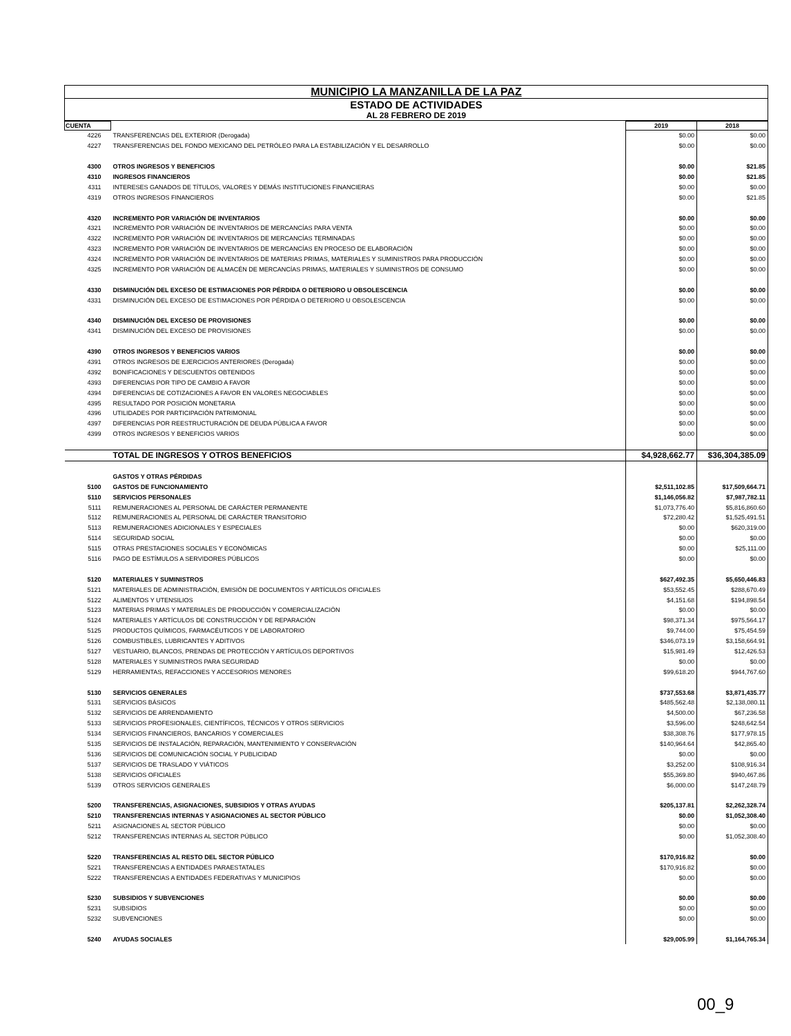MUNICIPIO LA MANZANILLA DE LA PAZ
ESTADO DE ACTIVIDADES
AL 28 FEBRERO DE 2019
| CUENTA | | 2019 | 2018 |
| --- | --- | --- | --- |
| 4226 | TRANSFERENCIAS DEL EXTERIOR (Derogada) | $0.00 | $0.00 |
| 4227 | TRANSFERENCIAS DEL FONDO MEXICANO DEL PETRÓLEO PARA LA ESTABILIZACIÓN Y EL DESARROLLO | $0.00 | $0.00 |
| 4300 | OTROS INGRESOS Y BENEFICIOS | $0.00 | $21.85 |
| 4310 | INGRESOS FINANCIEROS | $0.00 | $21.85 |
| 4311 | INTERESES GANADOS DE TÍTULOS, VALORES Y DEMÁS INSTITUCIONES FINANCIERAS | $0.00 | $0.00 |
| 4319 | OTROS INGRESOS FINANCIEROS | $0.00 | $21.85 |
| 4320 | INCREMENTO POR VARIACIÓN DE INVENTARIOS | $0.00 | $0.00 |
| 4321 | INCREMENTO POR VARIACIÓN DE INVENTARIOS DE MERCANCÍAS PARA VENTA | $0.00 | $0.00 |
| 4322 | INCREMENTO POR VARIACIÓN DE INVENTARIOS DE MERCANCÍAS TERMINADAS | $0.00 | $0.00 |
| 4323 | INCREMENTO POR VARIACIÓN DE INVENTARIOS DE MERCANCÍAS EN PROCESO DE ELABORACIÓN | $0.00 | $0.00 |
| 4324 | INCREMENTO POR VARIACIÓN DE INVENTARIOS DE MATERIAS PRIMAS, MATERIALES Y SUMINISTROS PARA PRODUCCIÓN | $0.00 | $0.00 |
| 4325 | INCREMENTO POR VARIACIÓN DE ALMACÉN DE MERCANCÍAS PRIMAS, MATERIALES Y SUMINISTROS DE CONSUMO | $0.00 | $0.00 |
| 4330 | DISMINUCIÓN DEL EXCESO DE ESTIMACIONES POR PÉRDIDA O DETERIORO U OBSOLESCENCIA | $0.00 | $0.00 |
| 4331 | DISMINUCIÓN DEL EXCESO DE ESTIMACIONES POR PÉRDIDA O DETERIORO U OBSOLESCENCIA | $0.00 | $0.00 |
| 4340 | DISMINUCIÓN DEL EXCESO DE PROVISIONES | $0.00 | $0.00 |
| 4341 | DISMINUCIÓN DEL EXCESO DE PROVISIONES | $0.00 | $0.00 |
| 4390 | OTROS INGRESOS Y BENEFICIOS VARIOS | $0.00 | $0.00 |
| 4391 | OTROS INGRESOS DE EJERCICIOS ANTERIORES (Derogada) | $0.00 | $0.00 |
| 4392 | BONIFICACIONES Y DESCUENTOS OBTENIDOS | $0.00 | $0.00 |
| 4393 | DIFERENCIAS POR TIPO DE CAMBIO A FAVOR | $0.00 | $0.00 |
| 4394 | DIFERENCIAS DE COTIZACIONES A FAVOR EN VALORES NEGOCIABLES | $0.00 | $0.00 |
| 4395 | RESULTADO POR POSICIÓN MONETARIA | $0.00 | $0.00 |
| 4396 | UTILIDADES POR PARTICIPACIÓN PATRIMONIAL | $0.00 | $0.00 |
| 4397 | DIFERENCIAS POR REESTRUCTURACIÓN DE DEUDA PÚBLICA A FAVOR | $0.00 | $0.00 |
| 4399 | OTROS INGRESOS Y BENEFICIOS VARIOS | $0.00 | $0.00 |
| | TOTAL DE INGRESOS Y OTROS BENEFICIOS | $4,928,662.77 | $36,304,385.09 |
| | GASTOS Y OTRAS PÉRDIDAS | | |
| 5100 | GASTOS DE FUNCIONAMIENTO | $2,511,102.85 | $17,509,664.71 |
| 5110 | SERVICIOS PERSONALES | $1,146,056.82 | $7,987,782.11 |
| 5111 | REMUNERACIONES AL PERSONAL DE CARÁCTER PERMANENTE | $1,073,776.40 | $5,816,860.60 |
| 5112 | REMUNERACIONES AL PERSONAL DE CARÁCTER TRANSITORIO | $72,280.42 | $1,525,491.51 |
| 5113 | REMUNERACIONES ADICIONALES Y ESPECIALES | $0.00 | $620,319.00 |
| 5114 | SEGURIDAD SOCIAL | $0.00 | $0.00 |
| 5115 | OTRAS PRESTACIONES SOCIALES Y ECONÓMICAS | $0.00 | $25,111.00 |
| 5116 | PAGO DE ESTÍMULOS A SERVIDORES PÚBLICOS | $0.00 | $0.00 |
| 5120 | MATERIALES Y SUMINISTROS | $627,492.35 | $5,650,446.83 |
| 5121 | MATERIALES DE ADMINISTRACIÓN, EMISIÓN DE DOCUMENTOS Y ARTÍCULOS OFICIALES | $53,552.45 | $288,670.49 |
| 5122 | ALIMENTOS Y UTENSILIOS | $4,151.68 | $194,898.54 |
| 5123 | MATERIAS PRIMAS Y MATERIALES DE PRODUCCIÓN Y COMERCIALIZACIÓN | $0.00 | $0.00 |
| 5124 | MATERIALES Y ARTÍCULOS DE CONSTRUCCIÓN Y DE REPARACIÓN | $98,371.34 | $975,564.17 |
| 5125 | PRODUCTOS QUÍMICOS, FARMACÉUTICOS Y DE LABORATORIO | $9,744.00 | $75,454.59 |
| 5126 | COMBUSTIBLES, LUBRICANTES Y ADITIVOS | $346,073.19 | $3,158,664.91 |
| 5127 | VESTUARIO, BLANCOS, PRENDAS DE PROTECCIÓN Y ARTÍCULOS DEPORTIVOS | $15,981.49 | $12,426.53 |
| 5128 | MATERIALES Y SUMINISTROS PARA SEGURIDAD | $0.00 | $0.00 |
| 5129 | HERRAMIENTAS, REFACCIONES Y ACCESORIOS MENORES | $99,618.20 | $944,767.60 |
| 5130 | SERVICIOS GENERALES | $737,553.68 | $3,871,435.77 |
| 5131 | SERVICIOS BÁSICOS | $485,562.48 | $2,138,080.11 |
| 5132 | SERVICIOS DE ARRENDAMIENTO | $4,500.00 | $67,236.58 |
| 5133 | SERVICIOS PROFESIONALES, CIENTÍFICOS, TÉCNICOS Y OTROS SERVICIOS | $3,596.00 | $248,642.54 |
| 5134 | SERVICIOS FINANCIEROS, BANCARIOS Y COMERCIALES | $38,308.76 | $177,978.15 |
| 5135 | SERVICIOS DE INSTALACIÓN, REPARACIÓN, MANTENIMIENTO Y CONSERVACIÓN | $140,964.64 | $42,865.40 |
| 5136 | SERVICIOS DE COMUNICACIÓN SOCIAL Y PUBLICIDAD | $0.00 | $0.00 |
| 5137 | SERVICIOS DE TRASLADO Y VIÁTICOS | $3,252.00 | $108,916.34 |
| 5138 | SERVICIOS OFICIALES | $55,369.80 | $940,467.86 |
| 5139 | OTROS SERVICIOS GENERALES | $6,000.00 | $147,248.79 |
| 5200 | TRANSFERENCIAS, ASIGNACIONES, SUBSIDIOS Y OTRAS AYUDAS | $205,137.81 | $2,262,328.74 |
| 5210 | TRANSFERENCIAS INTERNAS Y ASIGNACIONES AL SECTOR PÚBLICO | $0.00 | $1,052,308.40 |
| 5211 | ASIGNACIONES AL SECTOR PÚBLICO | $0.00 | $0.00 |
| 5212 | TRANSFERENCIAS INTERNAS AL SECTOR PÚBLICO | $0.00 | $1,052,308.40 |
| 5220 | TRANSFERENCIAS AL RESTO DEL SECTOR PÚBLICO | $170,916.82 | $0.00 |
| 5221 | TRANSFERENCIAS A ENTIDADES PARAESTATALES | $170,916.82 | $0.00 |
| 5222 | TRANSFERENCIAS A ENTIDADES FEDERATIVAS Y MUNICIPIOS | $0.00 | $0.00 |
| 5230 | SUBSIDIOS Y SUBVENCIONES | $0.00 | $0.00 |
| 5231 | SUBSIDIOS | $0.00 | $0.00 |
| 5232 | SUBVENCIONES | $0.00 | $0.00 |
| 5240 | AYUDAS SOCIALES | $29,005.99 | $1,164,765.34 |
00_9